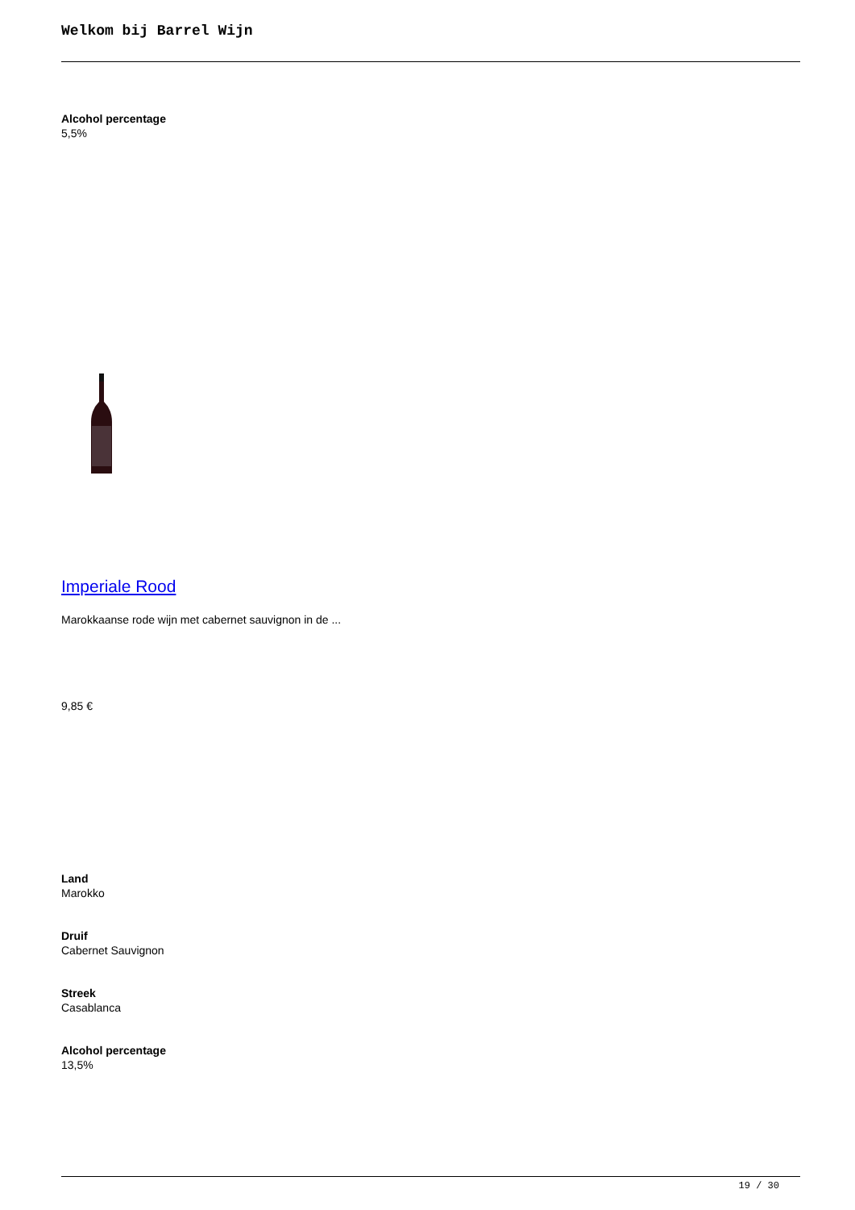Welkom bij Barrel Wijn
Alcohol percentage
5,5%
Imperiale Rood
Marokkaanse rode wijn met cabernet sauvignon in de ...
9,85 €
Land
Marokko
Druif
Cabernet Sauvignon
Streek
Casablanca
Alcohol percentage
13,5%
19 / 30